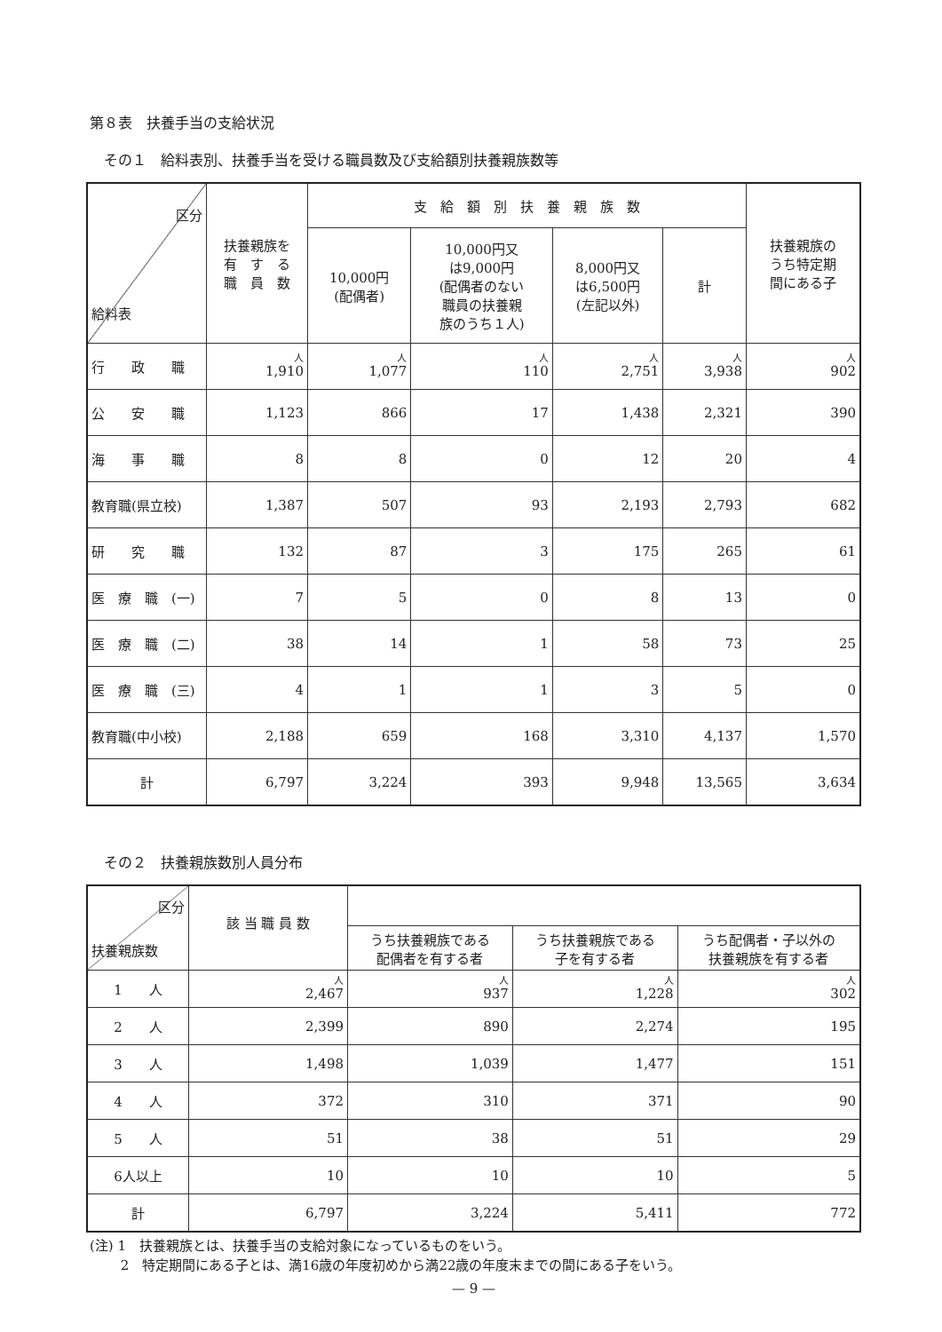第８表　扶養手当の支給状況
その１　給料表別、扶養手当を受ける職員数及び支給額別扶養親族数等
| 区分 給料表 | 扶養親族を 有 す る 職 員 数 | 支 給 額 別 扶 養 親 族 数 | | | | 扶養親族の うち特定期 間にある子 |
| --- | --- | --- | --- | --- | --- | --- |
| | | 10,000円 (配偶者) | 10,000円又 は9,000円 (配偶者のない 職員の扶養親 族のうち１人) | 8,000円又 は6,500円 (左記以外) | 計 | |
| 行 政 職 | 人 1,910 | 人 1,077 | 人 110 | 人 2,751 | 人 3,938 | 人 902 |
| 公 安 職 | 1,123 | 866 | 17 | 1,438 | 2,321 | 390 |
| 海 事 職 | 8 | 8 | 0 | 12 | 20 | 4 |
| 教育職(県立校) | 1,387 | 507 | 93 | 2,193 | 2,793 | 682 |
| 研 究 職 | 132 | 87 | 3 | 175 | 265 | 61 |
| 医 療 職 (一) | 7 | 5 | 0 | 8 | 13 | 0 |
| 医 療 職 (二) | 38 | 14 | 1 | 58 | 73 | 25 |
| 医 療 職 (三) | 4 | 1 | 1 | 3 | 5 | 0 |
| 教育職(中小校) | 2,188 | 659 | 168 | 3,310 | 4,137 | 1,570 |
| 計 | 6,797 | 3,224 | 393 | 9,948 | 13,565 | 3,634 |
その２　扶養親族数別人員分布
| 区分 扶養親族数 | 該 当 職 員 数 | | | |
| --- | --- | --- | --- | --- |
| | | うち扶養親族である 配偶者を有する者 | うち扶養親族である 子を有する者 | うち配偶者・子以外の 扶養親族を有する者 |
| 1 人 | 人 2,467 | 人 937 | 人 1,228 | 人 302 |
| 2 人 | 2,399 | 890 | 2,274 | 195 |
| 3 人 | 1,498 | 1,039 | 1,477 | 151 |
| 4 人 | 372 | 310 | 371 | 90 |
| 5 人 | 51 | 38 | 51 | 29 |
| 6人以上 | 10 | 10 | 10 | 5 |
| 計 | 6,797 | 3,224 | 5,411 | 772 |
(注) 1　扶養親族とは、扶養手当の支給対象になっているものをいう。
　　 2　特定期間にある子とは、満16歳の年度初めから満22歳の年度末までの間にある子をいう。
— 9 —